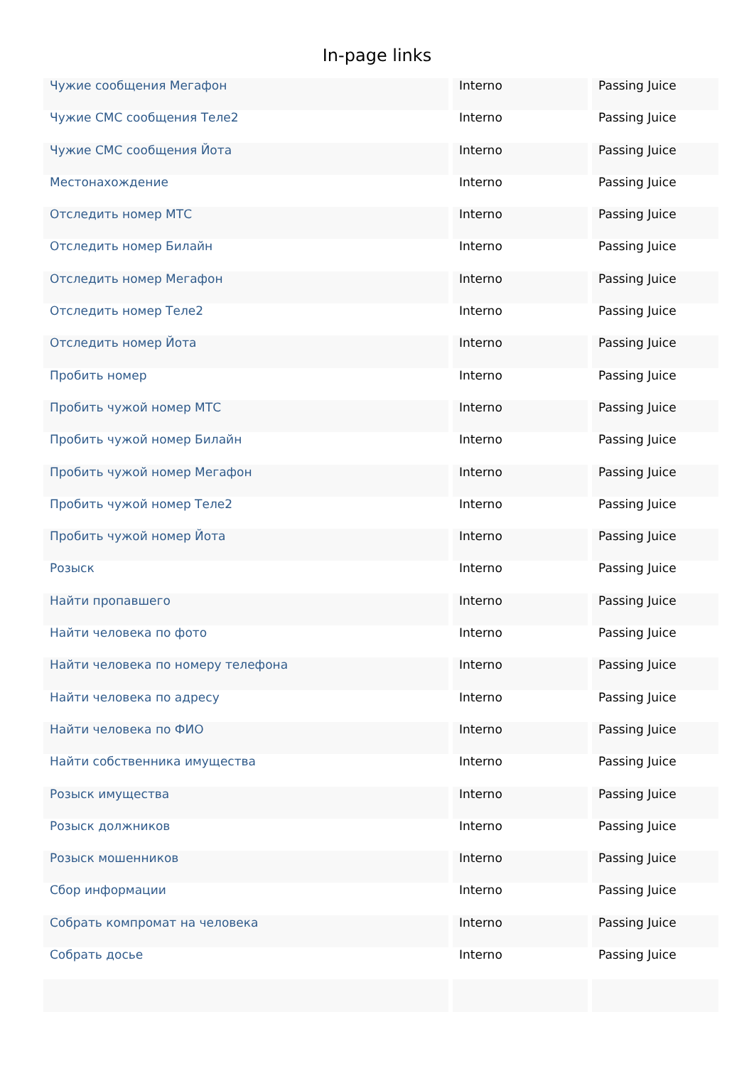In-page links
| Чужие сообщения Мегафон | Interno | Passing Juice |
| Чужие СМС сообщения Теле2 | Interno | Passing Juice |
| Чужие СМС сообщения Йота | Interno | Passing Juice |
| Местонахождение | Interno | Passing Juice |
| Отследить номер МТС | Interno | Passing Juice |
| Отследить номер Билайн | Interno | Passing Juice |
| Отследить номер Мегафон | Interno | Passing Juice |
| Отследить номер Теле2 | Interno | Passing Juice |
| Отследить номер Йота | Interno | Passing Juice |
| Пробить номер | Interno | Passing Juice |
| Пробить чужой номер МТС | Interno | Passing Juice |
| Пробить чужой номер Билайн | Interno | Passing Juice |
| Пробить чужой номер Мегафон | Interno | Passing Juice |
| Пробить чужой номер Теле2 | Interno | Passing Juice |
| Пробить чужой номер Йота | Interno | Passing Juice |
| Розыск | Interno | Passing Juice |
| Найти пропавшего | Interno | Passing Juice |
| Найти человека по фото | Interno | Passing Juice |
| Найти человека по номеру телефона | Interno | Passing Juice |
| Найти человека по адресу | Interno | Passing Juice |
| Найти человека по ФИО | Interno | Passing Juice |
| Найти собственника имущества | Interno | Passing Juice |
| Розыск имущества | Interno | Passing Juice |
| Розыск должников | Interno | Passing Juice |
| Розыск мошенников | Interno | Passing Juice |
| Сбор информации | Interno | Passing Juice |
| Собрать компромат на человека | Interno | Passing Juice |
| Собрать досье | Interno | Passing Juice |